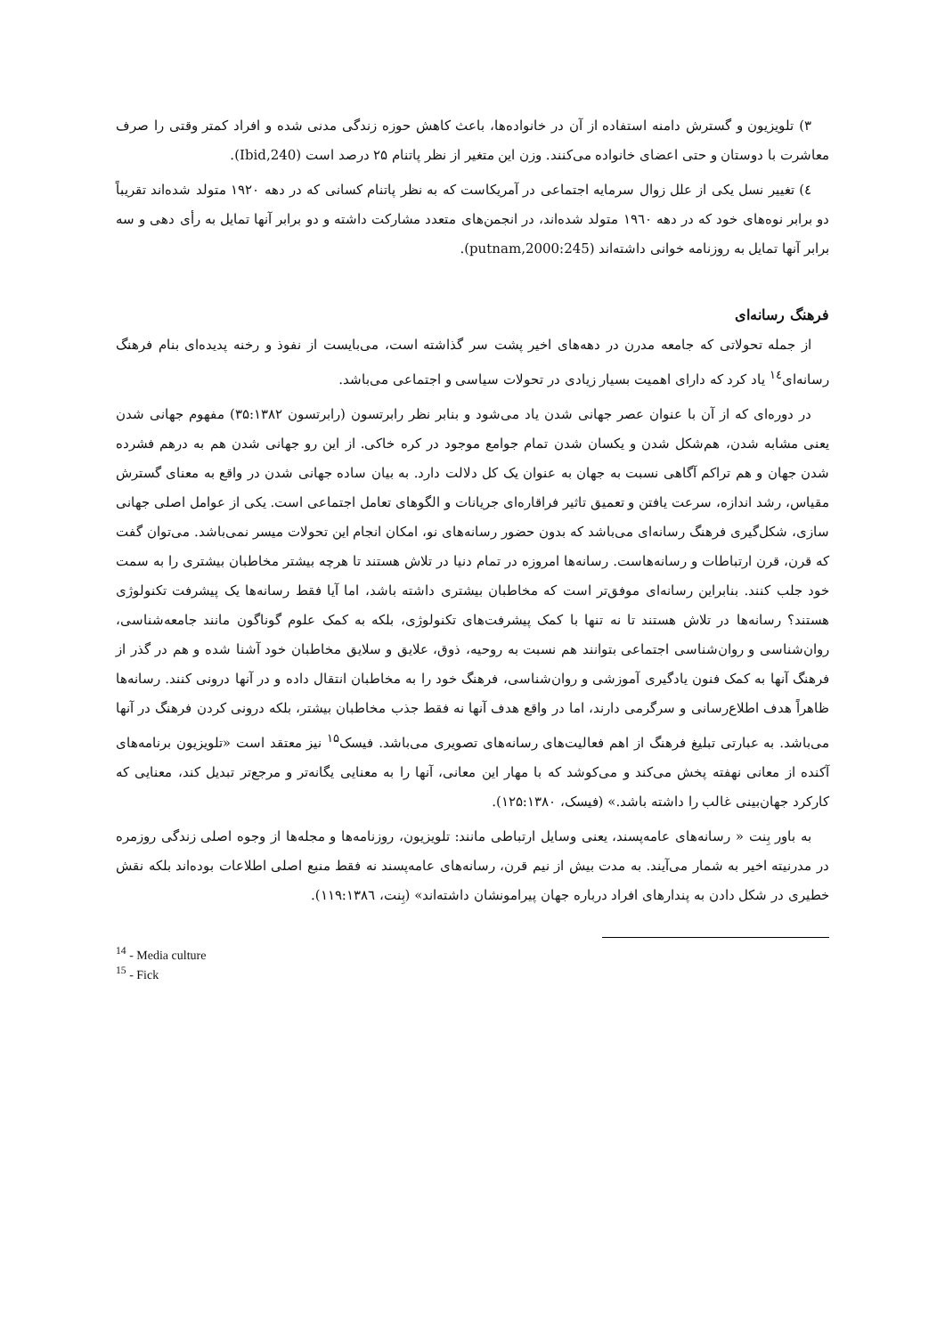۳) تلویزیون و گسترش دامنه استفاده از آن در خانواده‌ها، باعث کاهش حوزه زندگی مدنی شده و افراد کمتر وقتی را صرف معاشرت با دوستان و حتی اعضای خانواده می‌کنند. وزن این متغیر از نظر پاتنام ۲۵ درصد است (Ibid,240).
٤) تغییر نسل یکی از علل زوال سرمایه اجتماعی در آمریکاست که به نظر پاتنام کسانی که در دهه ۱۹۲۰ متولد شده‌اند تقریباً دو برابر نوه‌های خود که در دهه ۱۹٦۰ متولد شده‌اند، در انجمن‌های متعدد مشارکت داشته و دو برابر آنها تمایل به رأی دهی و سه برابر آنها تمایل به روزنامه خوانی داشته‌اند (putnam,2000:245).
فرهنگ رسانه‌ای
از جمله تحولاتی که جامعه مدرن در دهه‌های اخیر پشت سر گذاشته است، می‌بایست از نفوذ و رخنه پدیده‌ای بنام فرهنگ رسانه‌ای<sup>۱٤</sup> یاد کرد که دارای اهمیت بسیار زیادی در تحولات سیاسی و اجتماعی می‌باشد.
در دوره‌ای که از آن با عنوان عصر جهانی شدن یاد می‌شود و بنابر نظر رابرتسون (رابرتسون ۳۵:۱۳۸۲) مفهوم جهانی شدن یعنی مشابه شدن، هم‌شکل شدن و یکسان شدن تمام جوامع موجود در کره خاکی. از این رو جهانی شدن هم به درهم فشرده شدن جهان و هم تراکم آگاهی نسبت به جهان به عنوان یک کل دلالت دارد. به بیان ساده جهانی شدن در واقع به معنای گسترش مقیاس، رشد اندازه، سرعت یافتن و تعمیق تاثیر فراقاره‌ای جریانات و الگوهای تعامل اجتماعی است. یکی از عوامل اصلی جهانی سازی، شکل‌گیری فرهنگ رسانه‌ای می‌باشد که بدون حضور رسانه‌های نو، امکان انجام این تحولات میسر نمی‌باشد. می‌توان گفت که قرن، قرن ارتباطات و رسانه‌هاست. رسانه‌ها امروزه در تمام دنیا در تلاش هستند تا هرچه بیشتر مخاطبان بیشتری را به سمت خود جلب کنند. بنابراین رسانه‌ای موفق‌تر است که مخاطبان بیشتری داشته باشد، اما آیا فقط رسانه‌ها یک پیشرفت تکنولوژی هستند؟ رسانه‌ها در تلاش هستند تا نه تنها با کمک پیشرفت‌های تکنولوژی، بلکه به کمک علوم گوناگون مانند جامعه‌شناسی، روان‌شناسی و روان‌شناسی اجتماعی بتوانند هم نسبت به روحیه، ذوق، علایق و سلایق مخاطبان خود آشنا شده و هم در گذر از فرهنگ آنها به کمک فنون یادگیری آموزشی و روان‌شناسی، فرهنگ خود را به مخاطبان انتقال داده و در آنها درونی کنند. رسانه‌ها ظاهراً هدف اطلاع‌رسانی و سرگرمی دارند، اما در واقع هدف آنها نه فقط جذب مخاطبان بیشتر، بلکه درونی کردن فرهنگ در آنها می‌باشد. به عبارتی تبلیغ فرهنگ از اهم فعالیت‌های رسانه‌های تصویری می‌باشد. فیسک<sup>۱۵</sup> نیز معتقد است «تلویزیون برنامه‌های آکنده از معانی نهفته پخش می‌کند و می‌کوشد که با مهار این معانی، آنها را به معنایی یگانه‌تر و مرجع‌تر تبدیل کند، معنایی که کارکرد جهان‌بینی غالب را داشته باشد.» (فیسک، ۱۲۵:۱۳۸۰).
به باور بِنت « رسانه‌های عامه‌پسند، یعنی وسایل ارتباطی مانند: تلویزیون، روزنامه‌ها و مجله‌ها از وجوه اصلی زندگی روزمره در مدرنیته اخیر به شمار می‌آیند. به مدت بیش از نیم قرن، رسانه‌های عامه‌پسند نه فقط منبع اصلی اطلاعات بوده‌اند بلکه نقش خطیری در شکل دادن به پندارهای افراد درباره جهان پیرامونشان داشته‌اند» (بِنت، ۱۱۹:۱۳۸٦).
<sup>14</sup> - Media culture
<sup>15</sup> - Fick